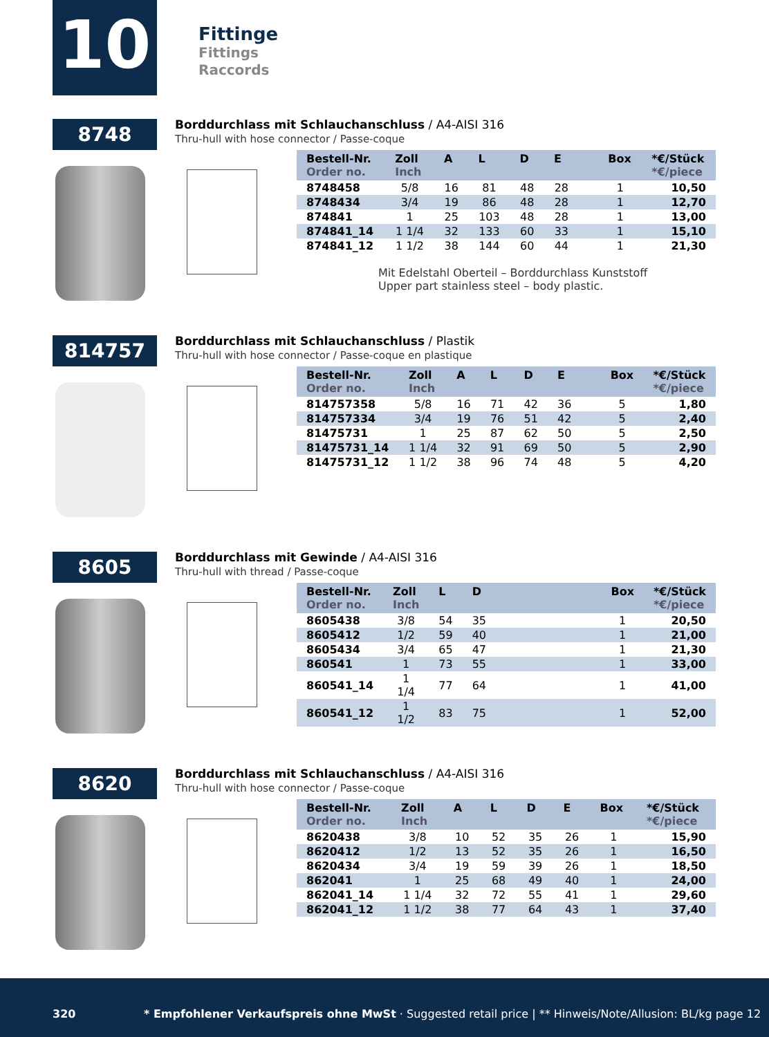10
Fittinge
Fittings
Raccords
8748
Borddurchlass mit Schlauchanschluss / A4-AISI 316
Thru-hull with hose connector / Passe-coque
| Bestell-Nr. Order no. | Zoll Inch | A | L | D | E | | Box | *€/Stück *€/piece |
| --- | --- | --- | --- | --- | --- | --- | --- | --- |
| 8748458 | 5/8 | 16 | 81 | 48 | 28 | | 1 | 10,50 |
| 8748434 | 3/4 | 19 | 86 | 48 | 28 | | 1 | 12,70 |
| 874841 | 1 | 25 | 103 | 48 | 28 | | 1 | 13,00 |
| 874841_14 | 1 1/4 | 32 | 133 | 60 | 33 | | 1 | 15,10 |
| 874841_12 | 1 1/2 | 38 | 144 | 60 | 44 | | 1 | 21,30 |
Mit Edelstahl Oberteil – Borddurchlass Kunststoff
Upper part stainless steel – body plastic.
814757
Borddurchlass mit Schlauchanschluss / Plastik
Thru-hull with hose connector / Passe-coque en plastique
| Bestell-Nr. Order no. | Zoll Inch | A | L | D | E | | Box | *€/Stück *€/piece |
| --- | --- | --- | --- | --- | --- | --- | --- | --- |
| 814757358 | 5/8 | 16 | 71 | 42 | 36 | | 5 | 1,80 |
| 814757334 | 3/4 | 19 | 76 | 51 | 42 | | 5 | 2,40 |
| 81475731 | 1 | 25 | 87 | 62 | 50 | | 5 | 2,50 |
| 81475731_14 | 1 1/4 | 32 | 91 | 69 | 50 | | 5 | 2,90 |
| 81475731_12 | 1 1/2 | 38 | 96 | 74 | 48 | | 5 | 4,20 |
8605
Borddurchlass mit Gewinde / A4-AISI 316
Thru-hull with thread / Passe-coque
| Bestell-Nr. Order no. | Zoll Inch | L | D | | Box | *€/Stück *€/piece |
| --- | --- | --- | --- | --- | --- | --- |
| 8605438 | 3/8 | 54 | 35 | | 1 | 20,50 |
| 8605412 | 1/2 | 59 | 40 | | 1 | 21,00 |
| 8605434 | 3/4 | 65 | 47 | | 1 | 21,30 |
| 860541 | 1 | 73 | 55 | | 1 | 33,00 |
| 860541_14 | 1 1/4 | 77 | 64 | | 1 | 41,00 |
| 860541_12 | 1 1/2 | 83 | 75 | | 1 | 52,00 |
8620
Borddurchlass mit Schlauchanschluss / A4-AISI 316
Thru-hull with hose connector / Passe-coque
| Bestell-Nr. Order no. | Zoll Inch | A | L | D | E | Box | *€/Stück *€/piece |
| --- | --- | --- | --- | --- | --- | --- | --- |
| 8620438 | 3/8 | 10 | 52 | 35 | 26 | 1 | 15,90 |
| 8620412 | 1/2 | 13 | 52 | 35 | 26 | 1 | 16,50 |
| 8620434 | 3/4 | 19 | 59 | 39 | 26 | 1 | 18,50 |
| 862041 | 1 | 25 | 68 | 49 | 40 | 1 | 24,00 |
| 862041_14 | 1 1/4 | 32 | 72 | 55 | 41 | 1 | 29,60 |
| 862041_12 | 1 1/2 | 38 | 77 | 64 | 43 | 1 | 37,40 |
320
* Empfohlener Verkaufspreis ohne MwSt · Suggested retail price | ** Hinweis/Note/Allusion: BL/kg page 12